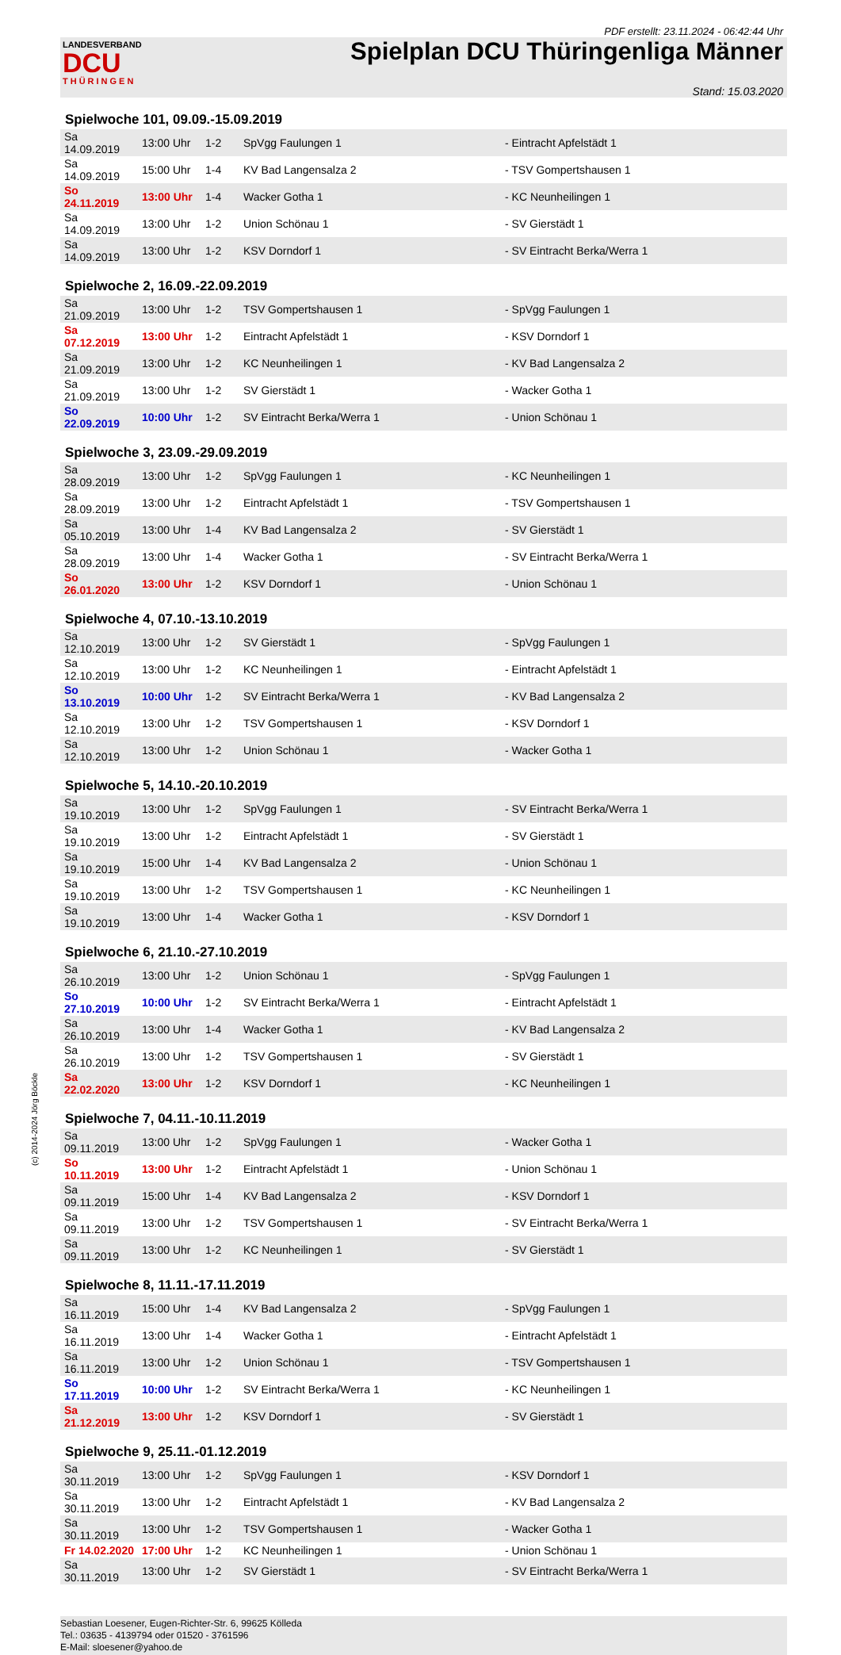PDF erstellt: 23.11.2024 - 06:42:44 Uhr
LANDESVERBAND
DCU
THÜRINGEN
Spielplan DCU Thüringenliga Männer
Stand: 15.03.2020
Spielwoche 101, 09.09.-15.09.2019
| Sa 14.09.2019 | 13:00 Uhr | 1-2 | SpVgg Faulungen 1 | - Eintracht Apfelstädt 1 |
| Sa 14.09.2019 | 15:00 Uhr | 1-4 | KV Bad Langensalza 2 | - TSV Gompertshausen 1 |
| So 24.11.2019 | 13:00 Uhr | 1-4 | Wacker Gotha 1 | - KC Neunheilingen 1 |
| Sa 14.09.2019 | 13:00 Uhr | 1-2 | Union Schönau 1 | - SV Gierstädt 1 |
| Sa 14.09.2019 | 13:00 Uhr | 1-2 | KSV Dorndorf 1 | - SV Eintracht Berka/Werra 1 |
Spielwoche 2, 16.09.-22.09.2019
| Sa 21.09.2019 | 13:00 Uhr | 1-2 | TSV Gompertshausen 1 | - SpVgg Faulungen 1 |
| Sa 07.12.2019 | 13:00 Uhr | 1-2 | Eintracht Apfelstädt 1 | - KSV Dorndorf 1 |
| Sa 21.09.2019 | 13:00 Uhr | 1-2 | KC Neunheilingen 1 | - KV Bad Langensalza 2 |
| Sa 21.09.2019 | 13:00 Uhr | 1-2 | SV Gierstädt 1 | - Wacker Gotha 1 |
| So 22.09.2019 | 10:00 Uhr | 1-2 | SV Eintracht Berka/Werra 1 | - Union Schönau 1 |
Spielwoche 3, 23.09.-29.09.2019
| Sa 28.09.2019 | 13:00 Uhr | 1-2 | SpVgg Faulungen 1 | - KC Neunheilingen 1 |
| Sa 28.09.2019 | 13:00 Uhr | 1-2 | Eintracht Apfelstädt 1 | - TSV Gompertshausen 1 |
| Sa 05.10.2019 | 13:00 Uhr | 1-4 | KV Bad Langensalza 2 | - SV Gierstädt 1 |
| Sa 28.09.2019 | 13:00 Uhr | 1-4 | Wacker Gotha 1 | - SV Eintracht Berka/Werra 1 |
| So 26.01.2020 | 13:00 Uhr | 1-2 | KSV Dorndorf 1 | - Union Schönau 1 |
Spielwoche 4, 07.10.-13.10.2019
| Sa 12.10.2019 | 13:00 Uhr | 1-2 | SV Gierstädt 1 | - SpVgg Faulungen 1 |
| Sa 12.10.2019 | 13:00 Uhr | 1-2 | KC Neunheilingen 1 | - Eintracht Apfelstädt 1 |
| So 13.10.2019 | 10:00 Uhr | 1-2 | SV Eintracht Berka/Werra 1 | - KV Bad Langensalza 2 |
| Sa 12.10.2019 | 13:00 Uhr | 1-2 | TSV Gompertshausen 1 | - KSV Dorndorf 1 |
| Sa 12.10.2019 | 13:00 Uhr | 1-2 | Union Schönau 1 | - Wacker Gotha 1 |
Spielwoche 5, 14.10.-20.10.2019
| Sa 19.10.2019 | 13:00 Uhr | 1-2 | SpVgg Faulungen 1 | - SV Eintracht Berka/Werra 1 |
| Sa 19.10.2019 | 13:00 Uhr | 1-2 | Eintracht Apfelstädt 1 | - SV Gierstädt 1 |
| Sa 19.10.2019 | 15:00 Uhr | 1-4 | KV Bad Langensalza 2 | - Union Schönau 1 |
| Sa 19.10.2019 | 13:00 Uhr | 1-2 | TSV Gompertshausen 1 | - KC Neunheilingen 1 |
| Sa 19.10.2019 | 13:00 Uhr | 1-4 | Wacker Gotha 1 | - KSV Dorndorf 1 |
Spielwoche 6, 21.10.-27.10.2019
| Sa 26.10.2019 | 13:00 Uhr | 1-2 | Union Schönau 1 | - SpVgg Faulungen 1 |
| So 27.10.2019 | 10:00 Uhr | 1-2 | SV Eintracht Berka/Werra 1 | - Eintracht Apfelstädt 1 |
| Sa 26.10.2019 | 13:00 Uhr | 1-4 | Wacker Gotha 1 | - KV Bad Langensalza 2 |
| Sa 26.10.2019 | 13:00 Uhr | 1-2 | TSV Gompertshausen 1 | - SV Gierstädt 1 |
| Sa 22.02.2020 | 13:00 Uhr | 1-2 | KSV Dorndorf 1 | - KC Neunheilingen 1 |
Spielwoche 7, 04.11.-10.11.2019
| Sa 09.11.2019 | 13:00 Uhr | 1-2 | SpVgg Faulungen 1 | - Wacker Gotha 1 |
| So 10.11.2019 | 13:00 Uhr | 1-2 | Eintracht Apfelstädt 1 | - Union Schönau 1 |
| Sa 09.11.2019 | 15:00 Uhr | 1-4 | KV Bad Langensalza 2 | - KSV Dorndorf 1 |
| Sa 09.11.2019 | 13:00 Uhr | 1-2 | TSV Gompertshausen 1 | - SV Eintracht Berka/Werra 1 |
| Sa 09.11.2019 | 13:00 Uhr | 1-2 | KC Neunheilingen 1 | - SV Gierstädt 1 |
Spielwoche 8, 11.11.-17.11.2019
| Sa 16.11.2019 | 15:00 Uhr | 1-4 | KV Bad Langensalza 2 | - SpVgg Faulungen 1 |
| Sa 16.11.2019 | 13:00 Uhr | 1-4 | Wacker Gotha 1 | - Eintracht Apfelstädt 1 |
| Sa 16.11.2019 | 13:00 Uhr | 1-2 | Union Schönau 1 | - TSV Gompertshausen 1 |
| So 17.11.2019 | 10:00 Uhr | 1-2 | SV Eintracht Berka/Werra 1 | - KC Neunheilingen 1 |
| Sa 21.12.2019 | 13:00 Uhr | 1-2 | KSV Dorndorf 1 | - SV Gierstädt 1 |
Spielwoche 9, 25.11.-01.12.2019
| Sa 30.11.2019 | 13:00 Uhr | 1-2 | SpVgg Faulungen 1 | - KSV Dorndorf 1 |
| Sa 30.11.2019 | 13:00 Uhr | 1-2 | Eintracht Apfelstädt 1 | - KV Bad Langensalza 2 |
| Sa 30.11.2019 | 13:00 Uhr | 1-2 | TSV Gompertshausen 1 | - Wacker Gotha 1 |
| Fr 14.02.2020 | 17:00 Uhr | 1-2 | KC Neunheilingen 1 | - Union Schönau 1 |
| Sa 30.11.2019 | 13:00 Uhr | 1-2 | SV Gierstädt 1 | - SV Eintracht Berka/Werra 1 |
Sebastian Loesener, Eugen-Richter-Str. 6, 99625 Kölleda
Tel.: 03635 - 4139794 oder 01520 - 3761596
E-Mail: sloesener@yahoo.de
(c) 2014-2024 Jörg Böckle